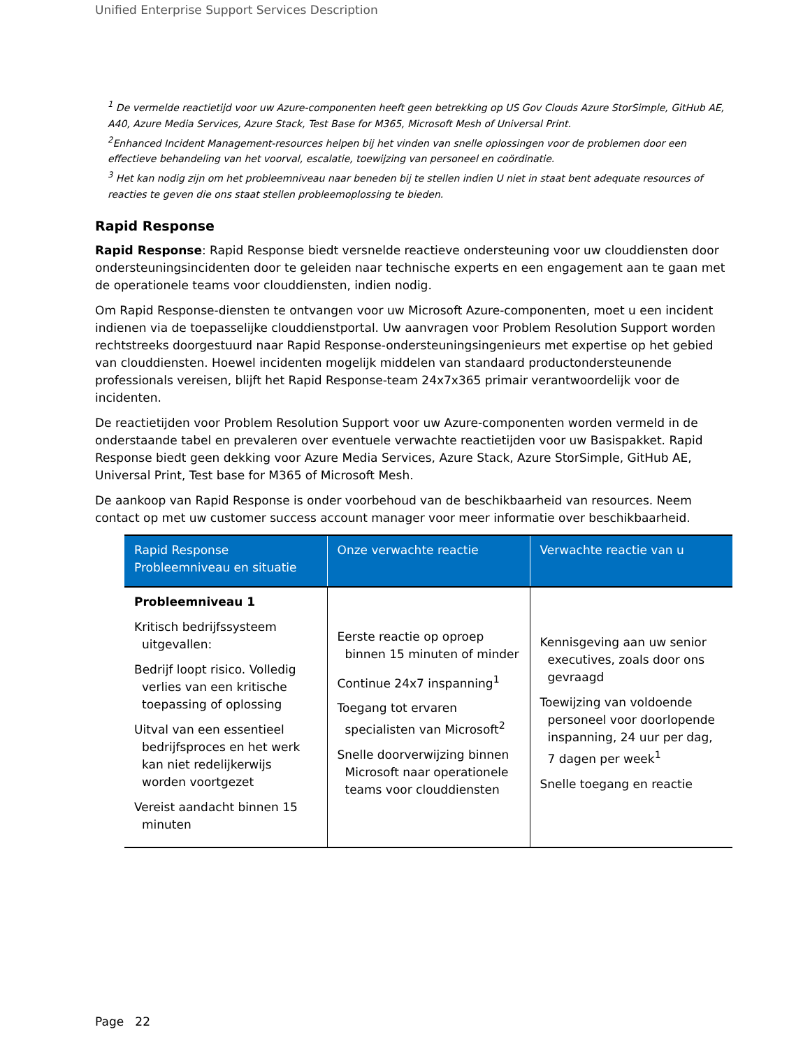Unified Enterprise Support Services Description
<sup>1</sup> De vermelde reactietijd voor uw Azure-componenten heeft geen betrekking op US Gov Clouds Azure StorSimple, GitHub AE, A40, Azure Media Services, Azure Stack, Test Base for M365, Microsoft Mesh of Universal Print.
<sup>2</sup> Enhanced Incident Management-resources helpen bij het vinden van snelle oplossingen voor de problemen door een effectieve behandeling van het voorval, escalatie, toewijzing van personeel en coördinatie.
<sup>3</sup> Het kan nodig zijn om het probleemniveau naar beneden bij te stellen indien U niet in staat bent adequate resources of reacties te geven die ons staat stellen probleemoplossing te bieden.
Rapid Response
Rapid Response: Rapid Response biedt versnelde reactieve ondersteuning voor uw clouddiensten door ondersteuningsincidenten door te geleiden naar technische experts en een engagement aan te gaan met de operationele teams voor clouddiensten, indien nodig.
Om Rapid Response-diensten te ontvangen voor uw Microsoft Azure-componenten, moet u een incident indienen via de toepasselijke clouddienstportal. Uw aanvragen voor Problem Resolution Support worden rechtstreeks doorgestuurd naar Rapid Response-ondersteuningsingenieurs met expertise op het gebied van clouddiensten. Hoewel incidenten mogelijk middelen van standaard productondersteunende professionals vereisen, blijft het Rapid Response-team 24x7x365 primair verantwoordelijk voor de incidenten.
De reactietijden voor Problem Resolution Support voor uw Azure-componenten worden vermeld in de onderstaande tabel en prevaleren over eventuele verwachte reactietijden voor uw Basispakket. Rapid Response biedt geen dekking voor Azure Media Services, Azure Stack, Azure StorSimple, GitHub AE, Universal Print, Test base for M365 of Microsoft Mesh.
De aankoop van Rapid Response is onder voorbehoud van de beschikbaarheid van resources. Neem contact op met uw customer success account manager voor meer informatie over beschikbaarheid.
| Rapid Response Probleemniveau en situatie | Onze verwachte reactie | Verwachte reactie van u |
| --- | --- | --- |
| Probleemniveau 1 Kritisch bedrijfssysteem uitgevallen: Bedrijf loopt risico. Volledig verlies van een kritische toepassing of oplossing Uitval van een essentieel bedrijfsproces en het werk kan niet redelijkerwijs worden voortgezet Vereist aandacht binnen 15 minuten | Eerste reactie op oproep binnen 15 minuten of minder Continue 24x7 inspanning<sup>1</sup> Toegang tot ervaren specialisten van Microsoft<sup>2</sup> Snelle doorverwijzing binnen Microsoft naar operationele teams voor clouddiensten | Kennisgeving aan uw senior executives, zoals door ons gevraagd Toewijzing van voldoende personeel voor doorlopende inspanning, 24 uur per dag, 7 dagen per week<sup>1</sup> Snelle toegang en reactie |
Page 22